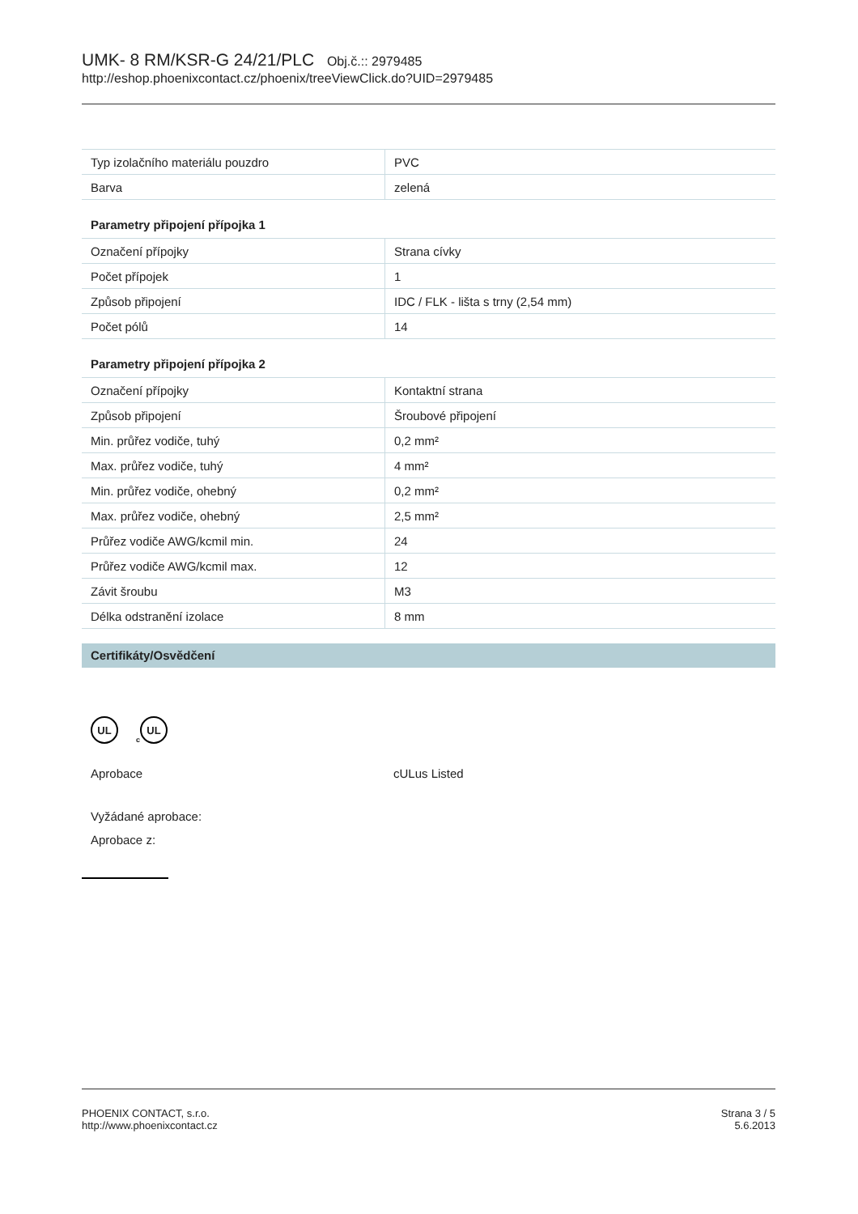UMK- 8 RM/KSR-G 24/21/PLC Obj.č.:: 2979485
http://eshop.phoenixcontact.cz/phoenix/treeViewClick.do?UID=2979485
| Typ izolačního materiálu pouzdro | PVC |
| Barva | zelená |
Parametry připojení přípojka 1
| Označení přípojky | Strana cívky |
| Počet přípojek | 1 |
| Způsob připojení | IDC / FLK - lišta s trny (2,54 mm) |
| Počet pólů | 14 |
Parametry připojení přípojka 2
| Označení přípojky | Kontaktní strana |
| Způsob připojení | Šroubové připojení |
| Min. průřez vodiče, tuhý | 0,2 mm² |
| Max. průřez vodiče, tuhý | 4 mm² |
| Min. průřez vodiče, ohebný | 0,2 mm² |
| Max. průřez vodiče, ohebný | 2,5 mm² |
| Průřez vodiče AWG/kcmil min. | 24 |
| Průřez vodiče AWG/kcmil max. | 12 |
| Závit šroubu | M3 |
| Délka odstranění izolace | 8 mm |
Certifikáty/Osvědčení
UL
c
UL
Aprobace cULus Listed
Vyžádané aprobace:
Aprobace z:
PHOENIX CONTACT, s.r.o.
http://www.phoenixcontact.cz
Strana 3 / 5
5.6.2013